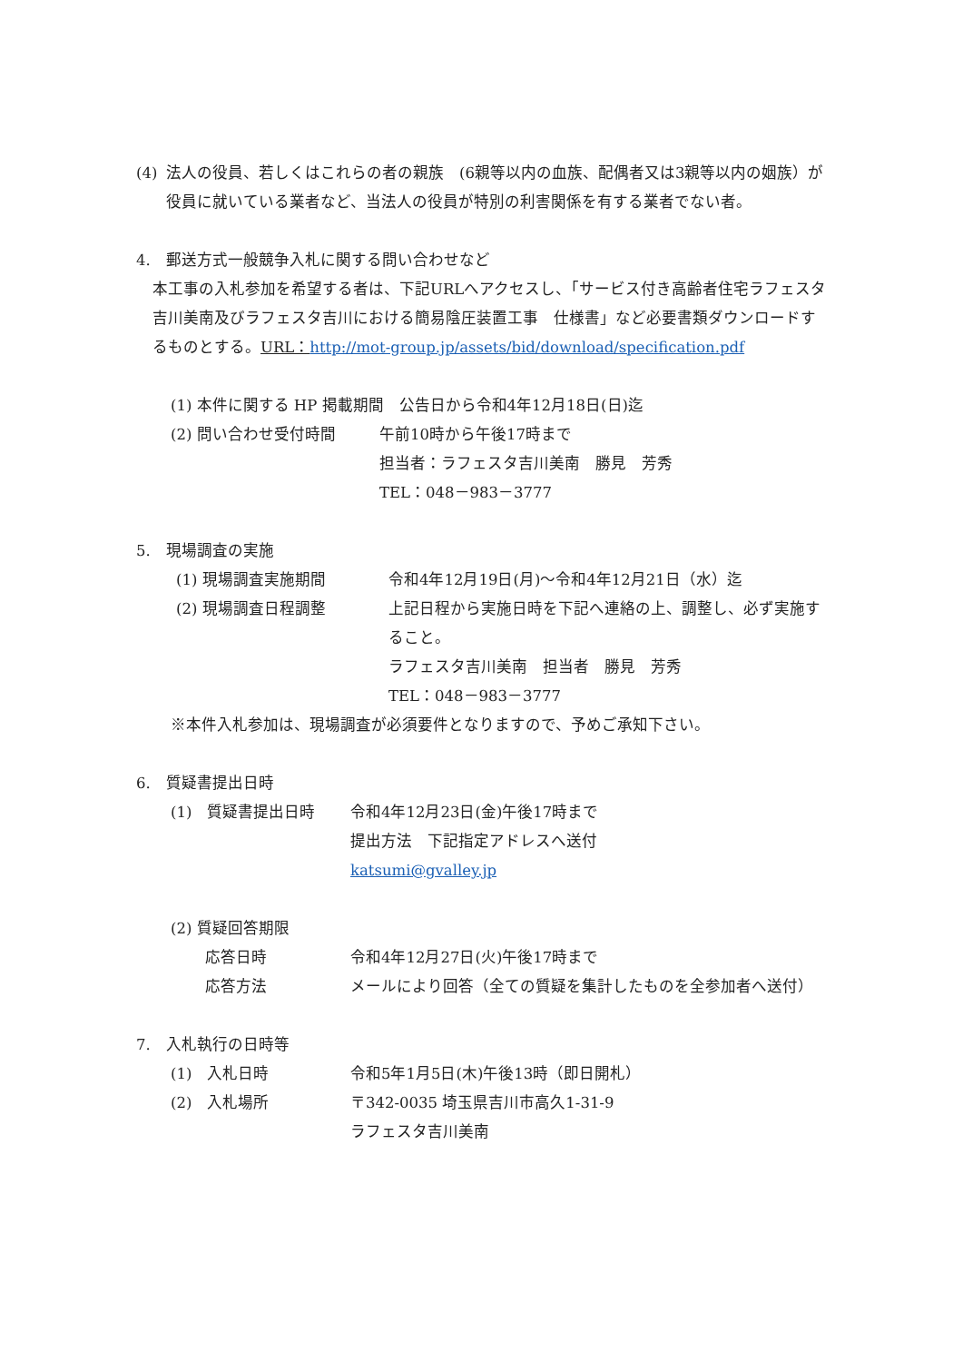(4) 法人の役員、若しくはこれらの者の親族　(6親等以内の血族、配偶者又は3親等以内の姻族）が役員に就いている業者など、当法人の役員が特別の利害関係を有する業者でない者。
4.　郵送方式一般競争入札に関する問い合わせなど
本工事の入札参加を希望する者は、下記URLへアクセスし、「サービス付き高齢者住宅ラフェスタ吉川美南及びラフェスタ吉川における簡易陰圧装置工事　仕様書」など必要書類ダウンロードするものとする。URL：http://mot-group.jp/assets/bid/download/specification.pdf
(1) 本件に関する HP 掲載期間　公告日から令和4年12月18日(日)迄
(2) 問い合わせ受付時間 午前10時から午後17時まで
担当者：ラフェスタ吉川美南　勝見　芳秀
TEL：048－983－3777
5.　現場調査の実施
(1) 現場調査実施期間 令和4年12月19日(月)～令和4年12月21日（水）迄
(2) 現場調査日程調整 上記日程から実施日時を下記へ連絡の上、調整し、必ず実施すること。
ラフェスタ吉川美南　担当者　勝見　芳秀
TEL：048－983－3777
※本件入札参加は、現場調査が必須要件となりますので、予めご承知下さい。
6.　質疑書提出日時
(1)　質疑書提出日時 令和4年12月23日(金)午後17時まで
提出方法　下記指定アドレスへ送付
katsumi@gvalley.jp
(2) 質疑回答期限
応答日時 令和4年12月27日(火)午後17時まで
応答方法 メールにより回答（全ての質疑を集計したものを全参加者へ送付）
7.　入札執行の日時等
(1)　入札日時 令和5年1月5日(木)午後13時（即日開札）
(2)　入札場所 〒342-0035 埼玉県吉川市高久1-31-9
ラフェスタ吉川美南